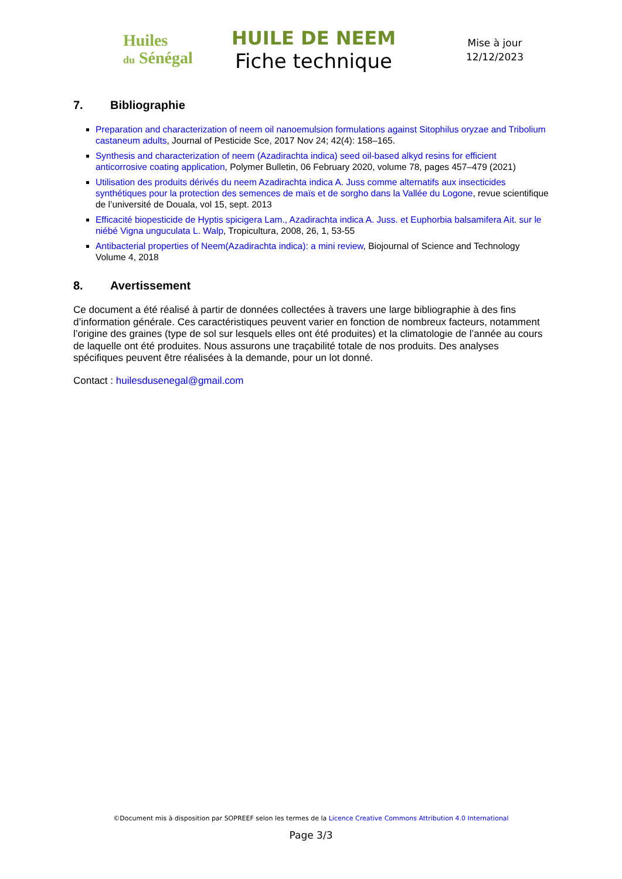Huiles
du Sénégal
HUILE DE NEEM
Fiche technique
Mise à jour
12/12/2023
7. Bibliographie
Preparation and characterization of neem oil nanoemulsion formulations against Sitophilus oryzae and Tribolium castaneum adults, Journal of Pesticide Sce, 2017 Nov 24; 42(4): 158–165.
Synthesis and characterization of neem (Azadirachta indica) seed oil-based alkyd resins for efficient anticorrosive coating application, Polymer Bulletin, 06 February 2020, volume 78, pages 457–479 (2021)
Utilisation des produits dérivés du neem Azadirachta indica A. Juss comme alternatifs aux insecticides synthétiques pour la protection des semences de maïs et de sorgho dans la Vallée du Logone, revue scientifique de l’université de Douala, vol 15, sept. 2013
Efficacité biopesticide de Hyptis spicigera Lam., Azadirachta indica A. Juss. et Euphorbia balsamifera Ait. sur le niébé Vigna unguculata L. Walp, Tropicultura, 2008, 26, 1, 53-55
Antibacterial properties of Neem(Azadirachta indica): a mini review, Biojournal of Science and Technology Volume 4, 2018
8. Avertissement
Ce document a été réalisé à partir de données collectées à travers une large bibliographie à des fins d’information générale. Ces caractéristiques peuvent varier en fonction de nombreux facteurs, notamment l’origine des graines (type de sol sur lesquels elles ont été produites) et la climatologie de l’année au cours de laquelle ont été produites. Nous assurons une traçabilité totale de nos produits. Des analyses spécifiques peuvent être réalisées à la demande, pour un lot donné.
Contact : huilesdusenegal@gmail.com
©Document mis à disposition par SOPREEF selon les termes de la Licence Creative Commons Attribution 4.0 International
Page 3/3